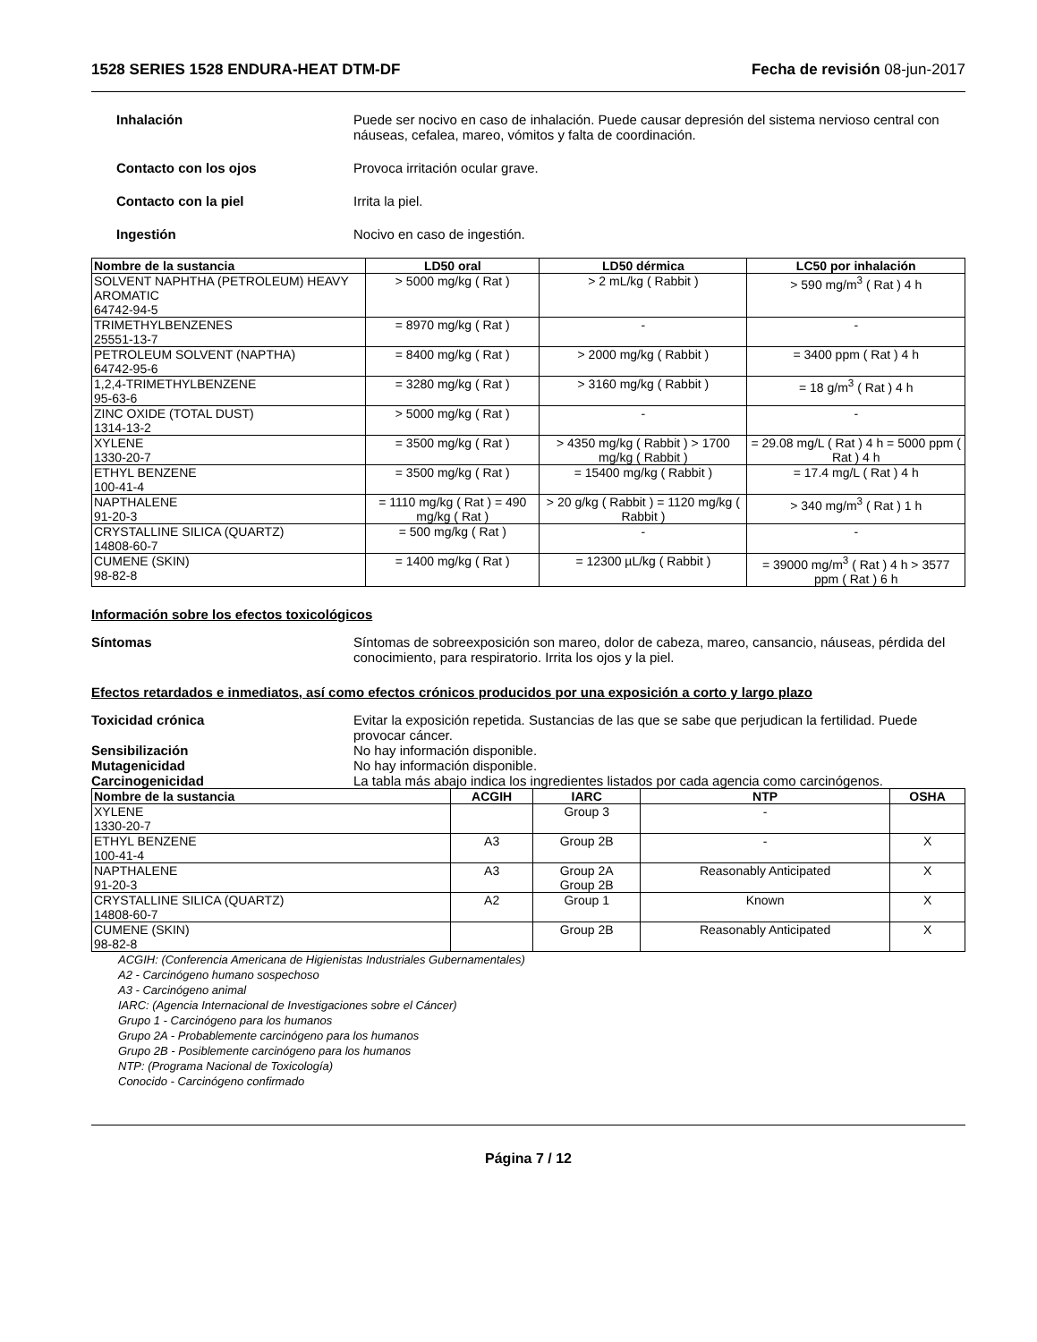1528 SERIES 1528 ENDURA-HEAT DTM-DF Fecha de revisión 08-jun-2017
Inhalación Puede ser nocivo en caso de inhalación. Puede causar depresión del sistema nervioso central con náuseas, cefalea, mareo, vómitos y falta de coordinación.
Contacto con los ojos Provoca irritación ocular grave.
Contacto con la piel Irrita la piel.
Ingestión Nocivo en caso de ingestión.
| Nombre de la sustancia | LD50 oral | LD50 dérmica | LC50 por inhalación |
| --- | --- | --- | --- |
| SOLVENT NAPHTHA (PETROLEUM) HEAVY AROMATIC 64742-94-5 | > 5000 mg/kg ( Rat ) | > 2 mL/kg ( Rabbit ) | > 590 mg/m<sup>3</sup> ( Rat ) 4 h |
| TRIMETHYLBENZENES 25551-13-7 | = 8970 mg/kg ( Rat ) | - | - |
| PETROLEUM SOLVENT (NAPTHA) 64742-95-6 | = 8400 mg/kg ( Rat ) | > 2000 mg/kg ( Rabbit ) | = 3400 ppm ( Rat ) 4 h |
| 1,2,4-TRIMETHYLBENZENE 95-63-6 | = 3280 mg/kg ( Rat ) | > 3160 mg/kg ( Rabbit ) | = 18 g/m<sup>3</sup> ( Rat ) 4 h |
| ZINC OXIDE (TOTAL DUST) 1314-13-2 | > 5000 mg/kg ( Rat ) | - | - |
| XYLENE 1330-20-7 | = 3500 mg/kg ( Rat ) | > 4350 mg/kg ( Rabbit ) > 1700 mg/kg ( Rabbit ) | = 29.08 mg/L ( Rat ) 4 h = 5000 ppm ( Rat ) 4 h |
| ETHYL BENZENE 100-41-4 | = 3500 mg/kg ( Rat ) | = 15400 mg/kg ( Rabbit ) | = 17.4 mg/L ( Rat ) 4 h |
| NAPTHALENE 91-20-3 | = 1110 mg/kg ( Rat ) = 490 mg/kg ( Rat ) | > 20 g/kg ( Rabbit ) = 1120 mg/kg ( Rabbit ) | > 340 mg/m<sup>3</sup> ( Rat ) 1 h |
| CRYSTALLINE SILICA (QUARTZ) 14808-60-7 | = 500 mg/kg ( Rat ) | - | - |
| CUMENE (SKIN) 98-82-8 | = 1400 mg/kg ( Rat ) | = 12300 µL/kg ( Rabbit ) | = 39000 mg/m<sup>3</sup> ( Rat ) 4 h > 3577 ppm ( Rat ) 6 h |
Información sobre los efectos toxicológicos
Síntomas Síntomas de sobreexposición son mareo, dolor de cabeza, mareo, cansancio, náuseas, pérdida del conocimiento, para respiratorio. Irrita los ojos y la piel.
Efectos retardados e inmediatos, así como efectos crónicos producidos por una exposición a corto y largo plazo
Toxicidad crónica Evitar la exposición repetida. Sustancias de las que se sabe que perjudican la fertilidad. Puede provocar cáncer.
Sensibilización No hay información disponible.
Mutagenicidad No hay información disponible.
Carcinogenicidad La tabla más abajo indica los ingredientes listados por cada agencia como carcinógenos.
| Nombre de la sustancia | ACGIH | IARC | NTP | OSHA |
| --- | --- | --- | --- | --- |
| XYLENE 1330-20-7 | | Group 3 | - | |
| ETHYL BENZENE 100-41-4 | A3 | Group 2B | - | X |
| NAPTHALENE 91-20-3 | A3 | Group 2A Group 2B | Reasonably Anticipated | X |
| CRYSTALLINE SILICA (QUARTZ) 14808-60-7 | A2 | Group 1 | Known | X |
| CUMENE (SKIN) 98-82-8 | | Group 2B | Reasonably Anticipated | X |
ACGIH: (Conferencia Americana de Higienistas Industriales Gubernamentales)
A2 - Carcinógeno humano sospechoso
A3 - Carcinógeno animal
IARC: (Agencia Internacional de Investigaciones sobre el Cáncer)
Grupo 1 - Carcinógeno para los humanos
Grupo 2A - Probablemente carcinógeno para los humanos
Grupo 2B - Posiblemente carcinógeno para los humanos
NTP: (Programa Nacional de Toxicología)
Conocido - Carcinógeno confirmado
Página 7 / 12